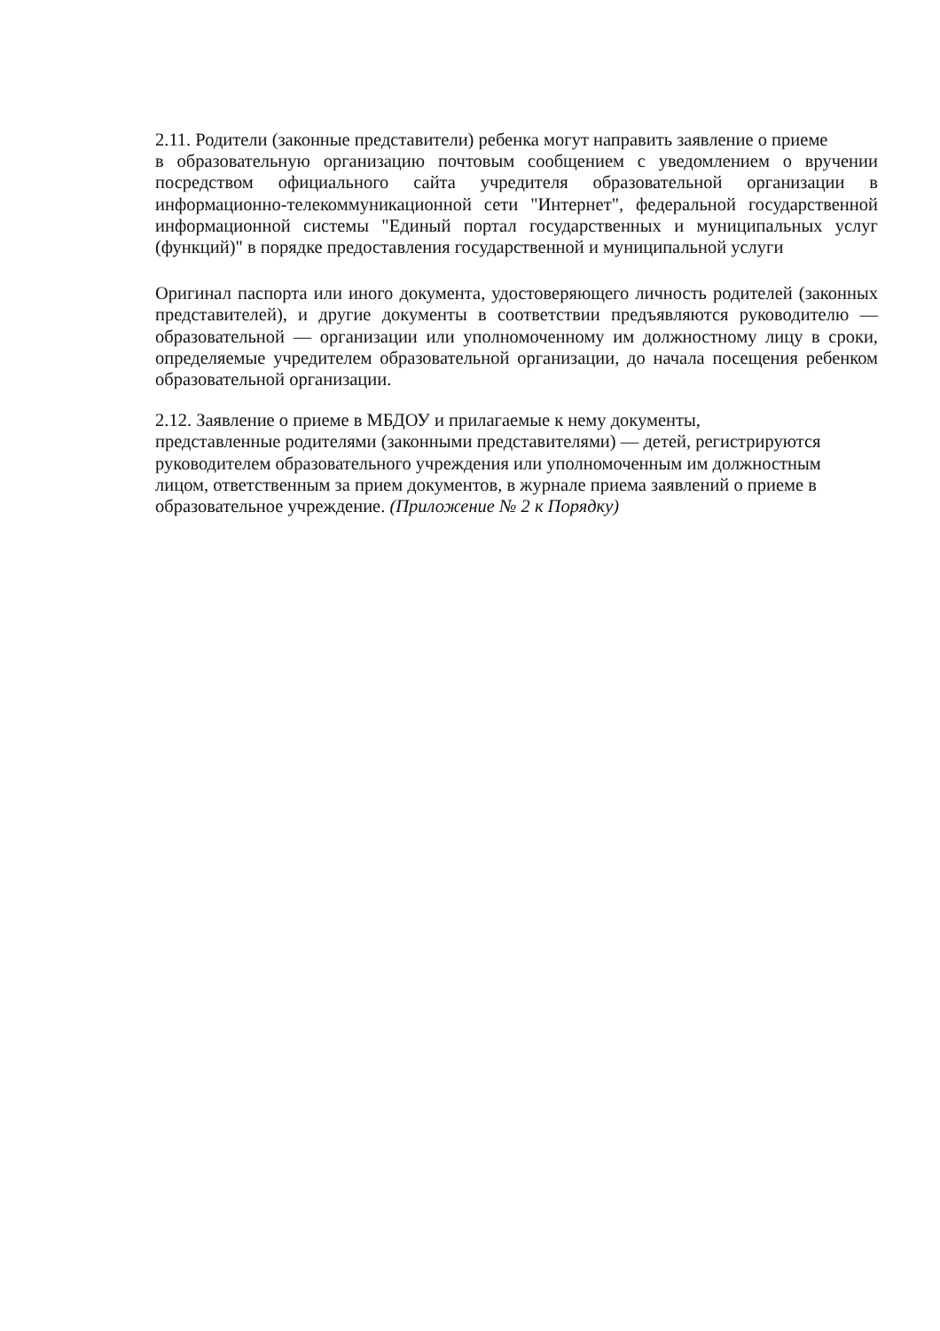2.11. Родители (законные представители) ребенка могут направить заявление о приеме
в образовательную организацию почтовым сообщением с уведомлением о вручении посредством официального сайта учредителя образовательной организации в информационно-телекоммуникационной сети "Интернет", федеральной государственной информационной системы "Единый портал государственных и муниципальных услуг (функций)" в порядке предоставления государственной и муниципальной услуги
Оригинал паспорта или иного документа, удостоверяющего личность родителей (законных представителей), и другие документы в соответствии предъявляются руководителю — образовательной — организации или уполномоченному им должностному лицу в сроки, определяемые учредителем образовательной организации, до начала посещения ребенком образовательной организации.
2.12. Заявление о приеме в МБДОУ и прилагаемые к нему документы,
представленные родителями (законными представителями) — детей, регистрируются руководителем образовательного учреждения или уполномоченным им должностным лицом, ответственным за прием документов, в журнале приема заявлений о приеме в образовательное учреждение. (Приложение № 2 к Порядку)